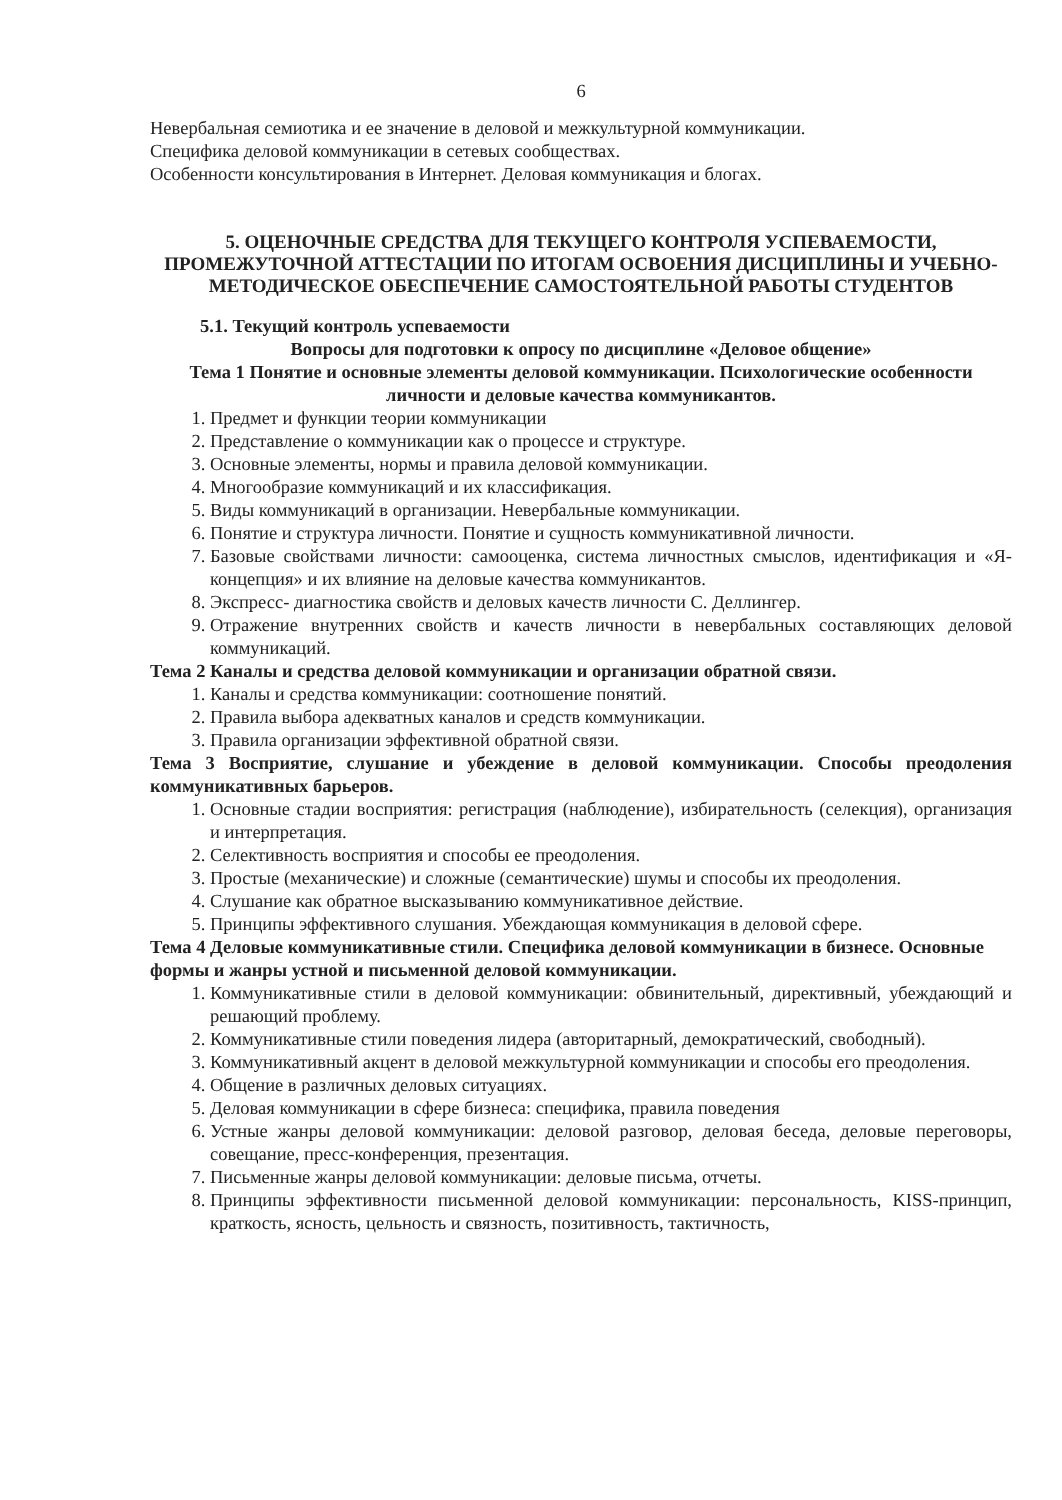6
Невербальная семиотика и ее значение в деловой и межкультурной коммуникации.
Специфика деловой коммуникации в сетевых сообществах.
Особенности консультирования в Интернет. Деловая коммуникация и блогах.
5. ОЦЕНОЧНЫЕ СРЕДСТВА ДЛЯ ТЕКУЩЕГО КОНТРОЛЯ УСПЕВАЕМОСТИ, ПРОМЕЖУТОЧНОЙ АТТЕСТАЦИИ ПО ИТОГАМ ОСВОЕНИЯ ДИСЦИПЛИНЫ И УЧЕБНО-МЕТОДИЧЕСКОЕ ОБЕСПЕЧЕНИЕ САМОСТОЯТЕЛЬНОЙ РАБОТЫ СТУДЕНТОВ
5.1. Текущий контроль успеваемости
Вопросы для подготовки к опросу по дисциплине «Деловое общение»
Тема 1 Понятие и основные элементы деловой коммуникации. Психологические особенности личности и деловые качества коммуникантов.
1. Предмет и функции теории коммуникации
2. Представление о коммуникации как о процессе и структуре.
3. Основные элементы, нормы и правила деловой коммуникации.
4. Многообразие коммуникаций и их классификация.
5. Виды коммуникаций в организации. Невербальные коммуникации.
6. Понятие и структура личности. Понятие и сущность коммуникативной личности.
7. Базовые свойствами личности: самооценка, система личностных смыслов, идентификация и «Я-концепция» и их влияние на деловые качества коммуникантов.
8. Экспресс- диагностика свойств и деловых качеств личности С. Деллингер.
9. Отражение внутренних свойств и качеств личности в невербальных составляющих деловой коммуникаций.
Тема 2 Каналы и средства деловой коммуникации и организации обратной связи.
1. Каналы и средства коммуникации: соотношение понятий.
2. Правила выбора адекватных каналов и средств коммуникации.
3. Правила организации эффективной обратной связи.
Тема 3 Восприятие, слушание и убеждение в деловой коммуникации. Способы преодоления коммуникативных барьеров.
1. Основные стадии восприятия: регистрация (наблюдение), избирательность (селекция), организация и интерпретация.
2. Селективность восприятия и способы ее преодоления.
3. Простые (механические) и сложные (семантические) шумы и способы их преодоления.
4. Слушание как обратное высказыванию коммуникативное действие.
5. Принципы эффективного слушания. Убеждающая коммуникация в деловой сфере.
Тема 4 Деловые коммуникативные стили. Специфика деловой коммуникации в бизнесе. Основные формы и жанры устной и письменной деловой коммуникации.
1. Коммуникативные стили в деловой коммуникации: обвинительный, директивный, убеждающий и решающий проблему.
2. Коммуникативные стили поведения лидера (авторитарный, демократический, свободный).
3. Коммуникативный акцент в деловой межкультурной коммуникации и способы его преодоления.
4. Общение в различных деловых ситуациях.
5. Деловая коммуникации в сфере бизнеса: специфика, правила поведения
6. Устные жанры деловой коммуникации: деловой разговор, деловая беседа, деловые переговоры, совещание, пресс-конференция, презентация.
7. Письменные жанры деловой коммуникации: деловые письма, отчеты.
8. Принципы эффективности письменной деловой коммуникации: персональность, KISS-принцип, краткость, ясность, цельность и связность, позитивность, тактичность,